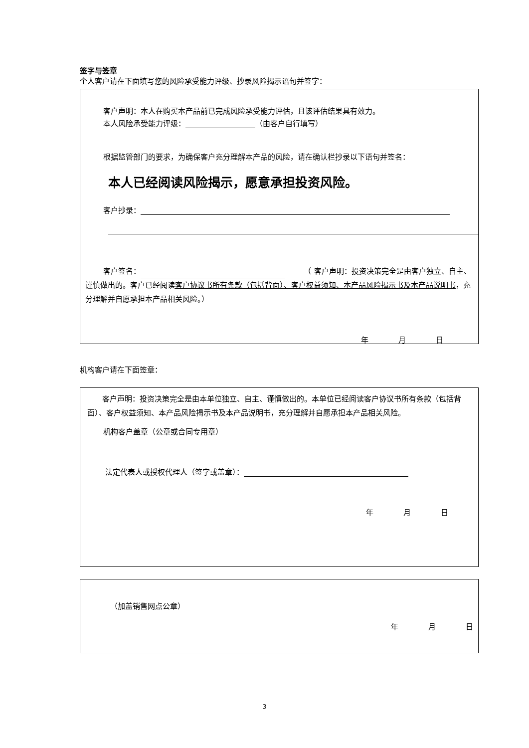签字与签章
个人客户请在下面填写您的风险承受能力评级、抄录风险揭示语句并签字：
客户声明：本人在购买本产品前已完成风险承受能力评估，且该评估结果具有效力。
本人风险承受能力评级： （由客户自行填写）
根据监管部门的要求，为确保客户充分理解本产品的风险，请在确认栏抄录以下语句并签名：
本人已经阅读风险揭示，愿意承担投资风险。
客户抄录：
客户签名：　　　（ 客户声明：投资决策完全是由客户独立、自主、谨慎做出的。客户已经阅读客户协议书所有条款（包括背面）、客户权益须知、本产品风险揭示书及本产品说明书，充分理解并自愿承担本产品相关风险。）
年 月 日
机构客户请在下面签章：
客户声明：投资决策完全是由本单位独立、自主、谨慎做出的。本单位已经阅读客户协议书所有条款（包括背面）、客户权益须知、本产品风险揭示书及本产品说明书，充分理解并自愿承担本产品相关风险。
机构客户盖章（公章或合同专用章）
法定代表人或授权代理人（签字或盖章）：
年 月 日
（加盖销售网点公章）
年 月 日
3